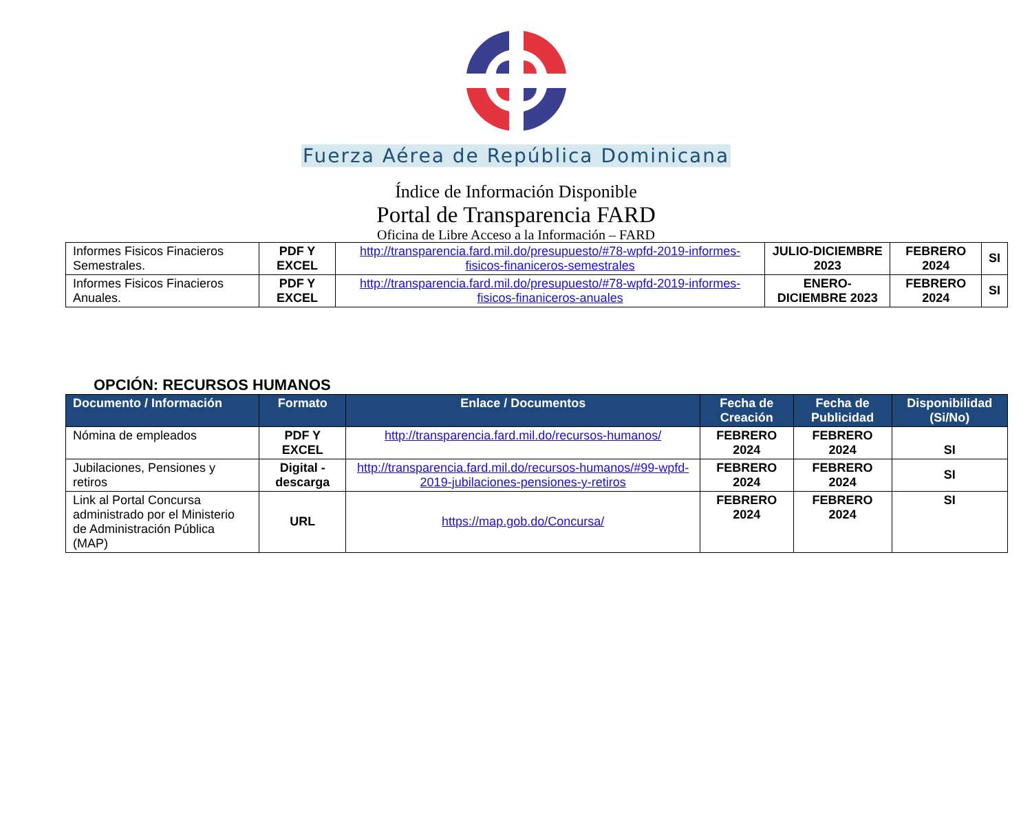Fuerza Aérea de República Dominicana
Índice de Información Disponible
Portal de Transparencia FARD
Oficina de Libre Acceso a la Información – FARD
| Informes Fisicos Finacieros Semestrales. | PDF Y EXCEL | http://transparencia.fard.mil.do/presupuesto/#78-wpfd-2019-informes-fisicos-finaniceros-semestrales | JULIO-DICIEMBRE 2023 | FEBRERO 2024 | SI |
| Informes Fisicos Finacieros Anuales. | PDF Y EXCEL | http://transparencia.fard.mil.do/presupuesto/#78-wpfd-2019-informes-fisicos-finaniceros-anuales | ENERO-DICIEMBRE 2023 | FEBRERO 2024 | SI |
OPCIÓN: RECURSOS HUMANOS
| Documento / Información | Formato | Enlace / Documentos | Fecha de Creación | Fecha de Publicidad | Disponibilidad (Si/No) |
| --- | --- | --- | --- | --- | --- |
| Nómina de empleados | PDF Y EXCEL | http://transparencia.fard.mil.do/recursos-humanos/ | FEBRERO 2024 | FEBRERO 2024 | SI |
| Jubilaciones, Pensiones y retiros | Digital - descarga | http://transparencia.fard.mil.do/recursos-humanos/#99-wpfd-2019-jubilaciones-pensiones-y-retiros | FEBRERO 2024 | FEBRERO 2024 | SI |
| Link al Portal Concursa administrado por el Ministerio de Administración Pública (MAP) | URL | https://map.gob.do/Concursa/ | FEBRERO 2024 | FEBRERO 2024 | SI |